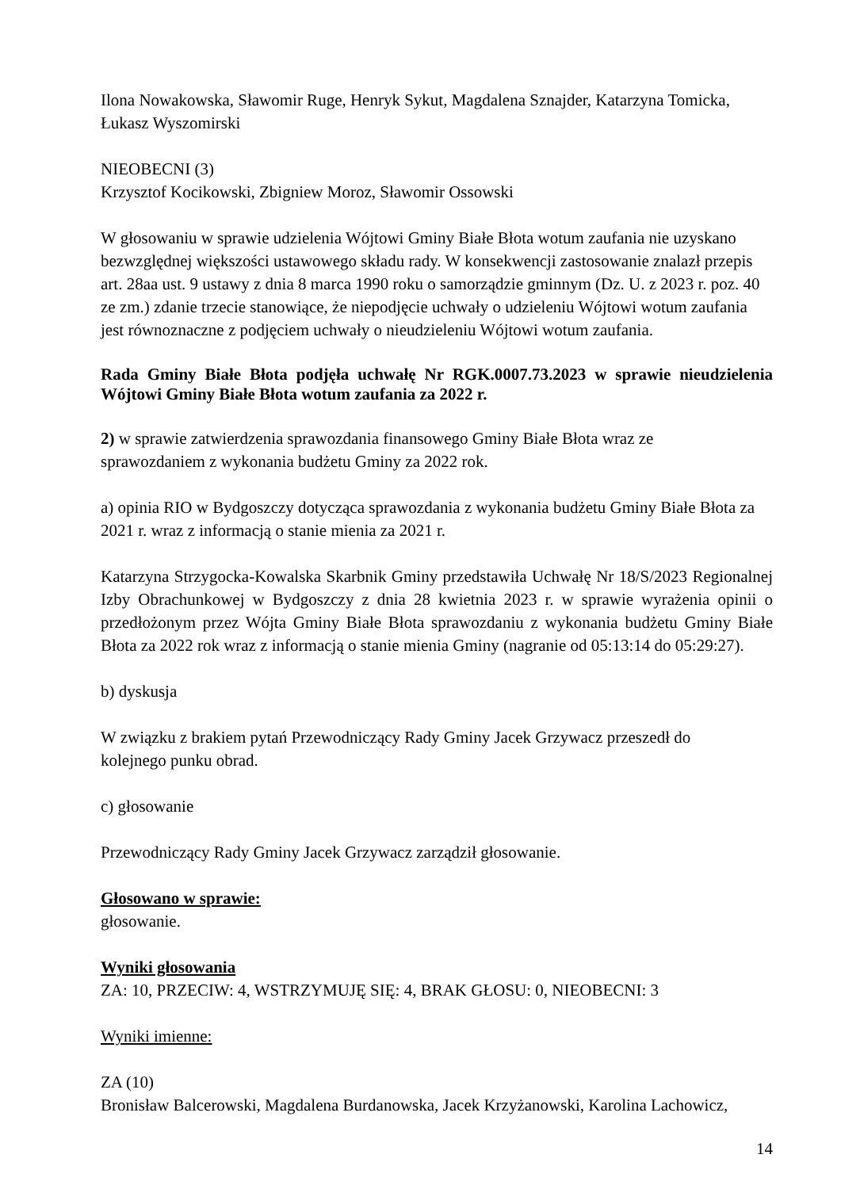Ilona Nowakowska, Sławomir Ruge, Henryk Sykut, Magdalena Sznajder, Katarzyna Tomicka,
Łukasz Wyszomirski
NIEOBECNI (3)
Krzysztof Kocikowski, Zbigniew Moroz, Sławomir Ossowski
W głosowaniu w sprawie udzielenia Wójtowi Gminy Białe Błota wotum zaufania nie uzyskano bezwzględnej większości ustawowego składu rady. W konsekwencji zastosowanie znalazł przepis art. 28aa ust. 9 ustawy z dnia 8 marca 1990 roku o samorządzie gminnym (Dz. U. z 2023 r. poz. 40 ze zm.) zdanie trzecie stanowiące, że niepodjęcie uchwały o udzieleniu Wójtowi wotum zaufania jest równoznaczne z podjęciem uchwały o nieudzieleniu Wójtowi wotum zaufania.
Rada Gminy Białe Błota podjęła uchwałę Nr RGK.0007.73.2023 w sprawie nieudzielenia Wójtowi Gminy Białe Błota wotum zaufania za 2022 r.
2) w sprawie zatwierdzenia sprawozdania finansowego Gminy Białe Błota wraz ze
sprawozdaniem z wykonania budżetu Gminy za 2022 rok.
a) opinia RIO w Bydgoszczy dotycząca sprawozdania z wykonania budżetu Gminy Białe Błota za 2021 r. wraz z informacją o stanie mienia za 2021 r.
Katarzyna Strzygocka-Kowalska Skarbnik Gminy przedstawiła Uchwałę Nr 18/S/2023 Regionalnej Izby Obrachunkowej w Bydgoszczy z dnia 28 kwietnia 2023 r. w sprawie wyrażenia opinii o przedłożonym przez Wójta Gminy Białe Błota sprawozdaniu z wykonania budżetu Gminy Białe Błota za 2022 rok wraz z informacją o stanie mienia Gminy (nagranie od 05:13:14 do 05:29:27).
b) dyskusja
W związku z brakiem pytań Przewodniczący Rady Gminy Jacek Grzywacz przeszedł do
kolejnego punku obrad.
c) głosowanie
Przewodniczący Rady Gminy Jacek Grzywacz zarządził głosowanie.
Głosowano w sprawie:
głosowanie.
Wyniki głosowania
ZA: 10, PRZECIW: 4, WSTRZYMUJĘ SIĘ: 4, BRAK GŁOSU: 0, NIEOBECNI: 3
Wyniki imienne:
ZA (10)
Bronisław Balcerowski, Magdalena Burdanowska, Jacek Krzyżanowski, Karolina Lachowicz,
14